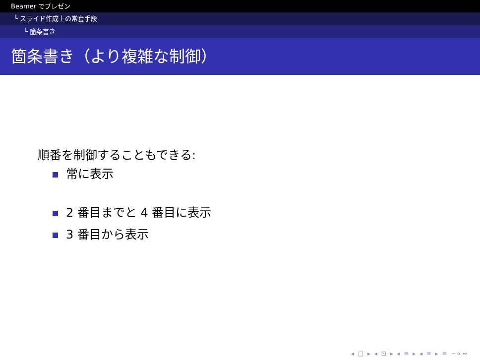Beamer でプレゼン
└ スライド作成上の常套手段
└ 箇条書き
箇条書き（より複雑な制御）
順番を制御することもできる:
常に表示
2 番目までと 4 番目に表示
3 番目から表示
◂ □ ▸ ◂ ⊡ ▸ ◂ ≡ ▸ ◂ ≡ ▸ ≡ ∽∝∾